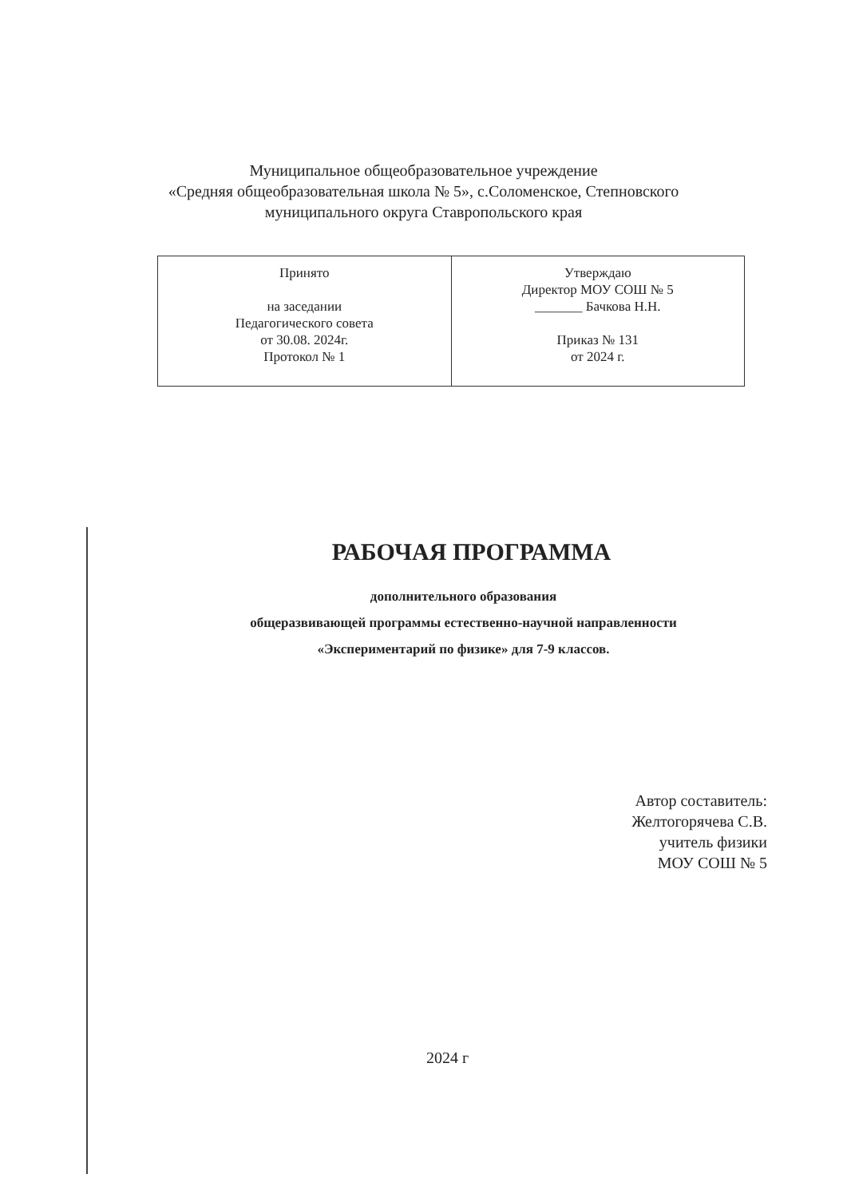Муниципальное общеобразовательное учреждение
«Средняя общеобразовательная школа № 5», с.Соломенское, Степновского
муниципального округа Ставропольского края
| Принято на заседании Педагогического совета от 30.08. 2024г. Протокол № 1 | Утверждаю Директор МОУ СОШ № 5 _______ Бачкова Н.Н. Приказ № 131 от 2024 г. |
РАБОЧАЯ ПРОГРАММА
дополнительного образования
общеразвивающей программы естественно-научной направленности
«Экспериментарий по физике» для 7-9 классов.
Автор составитель:
Желтогорячева С.В.
учитель физики
МОУ СОШ № 5
2024 г